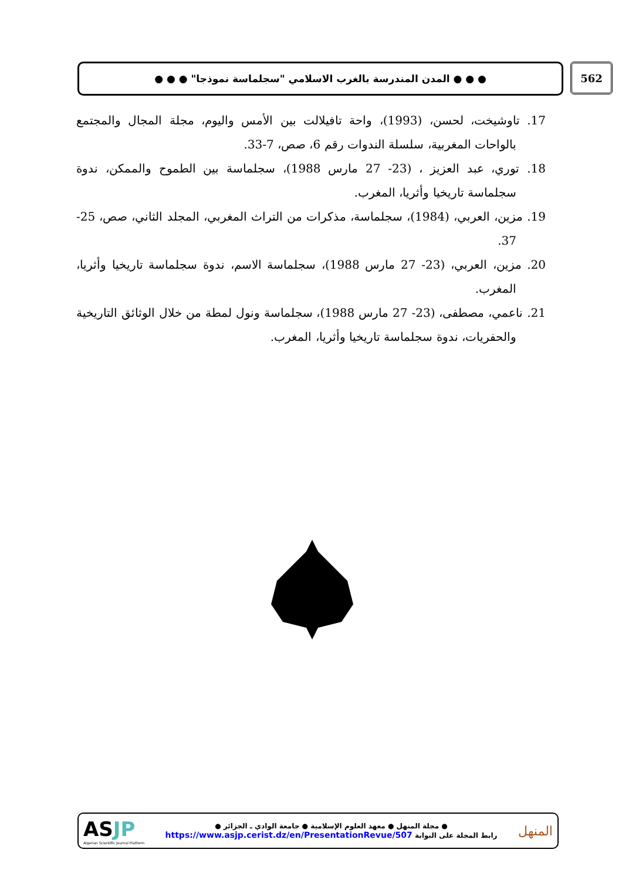562
● ● ● المدن المندرسة بالغرب الاسلامي "سجلماسة نموذجا" ● ● ●
17. تاوشيخت، لحسن، (1993)، واحة تافيلالت بين الأمس واليوم، مجلة المجال والمجتمع بالواحات المغربية، سلسلة الندوات رقم 6، صص، 7-33.
18. توري، عبد العزيز ، (23- 27 مارس 1988)، سجلماسة بين الطموح والممكن، ندوة سجلماسة تاريخيا وأثريا، المغرب.
19. مزين، العربي، (1984)، سجلماسة، مذكرات من التراث المغربي، المجلد الثاني، صص، 25-37.
20. مزين، العربي، (23- 27 مارس 1988)، سجلماسة الاسم، ندوة سجلماسة تاريخيا وأثريا، المغرب.
21. ناعمي، مصطفى، (23- 27 مارس 1988)، سجلماسة ونول لمطة من خلال الوثائق التاريخية والحفريات، ندوة سجلماسة تاريخيا وأثريا، المغرب.
AS JP
Algerian Scientific Journal Platform
● مجلة المنهل ● معهد العلوم الإسلامية ● جامعة الوادي ـ الجزائر ●
رابط المجلة على البوابة https://www.asjp.cerist.dz/en/PresentationRevue/507
المنهل